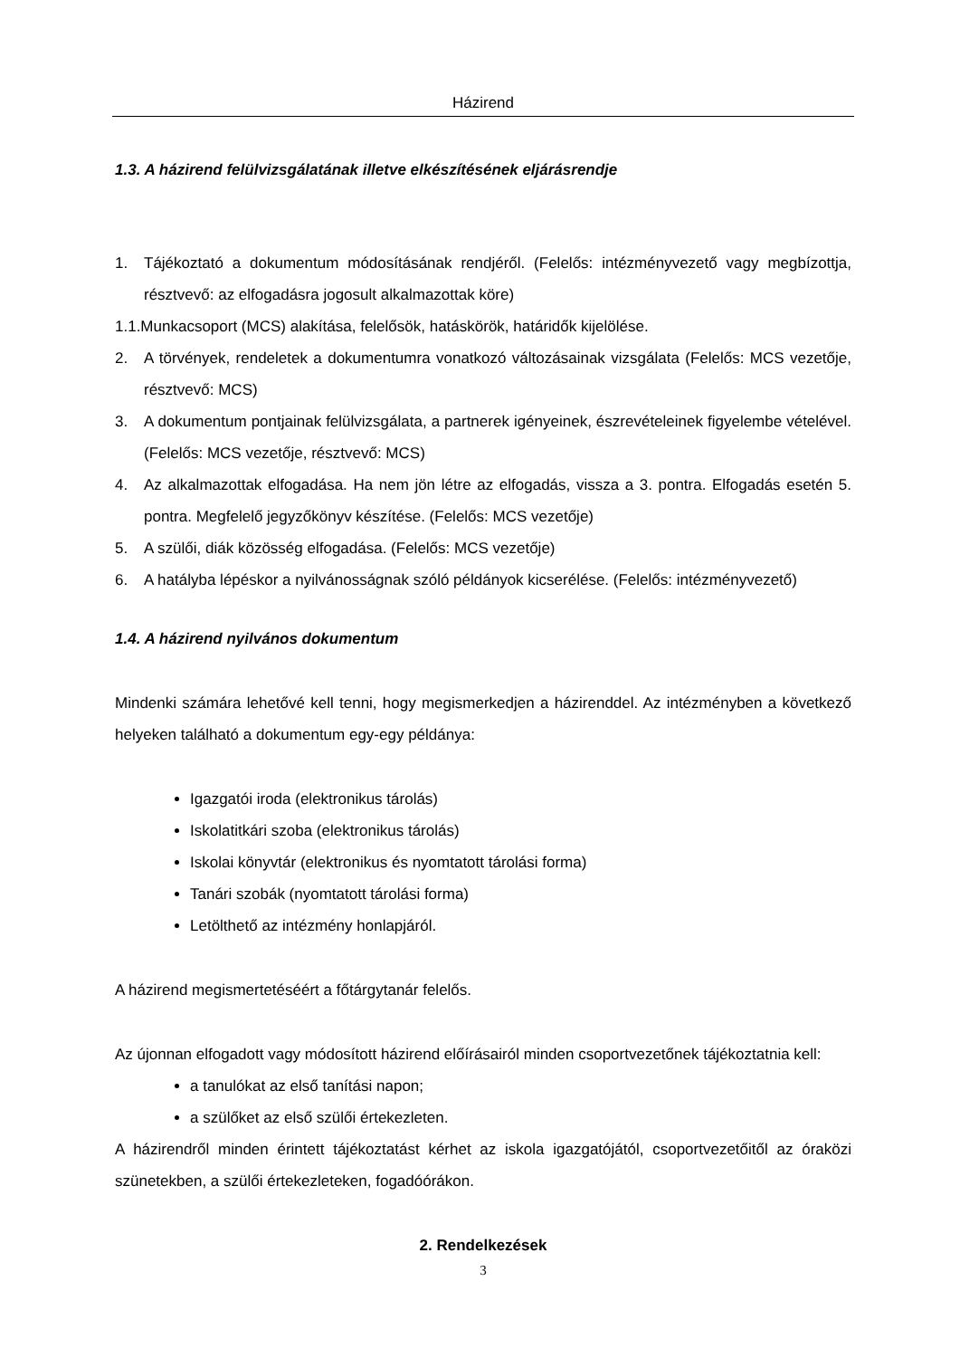Házirend
1.3. A házirend felülvizsgálatának illetve elkészítésének eljárásrendje
1. Tájékoztató a dokumentum módosításának rendjéről. (Felelős: intézményvezető vagy megbízottja, résztvevő: az elfogadásra jogosult alkalmazottak köre)
1.1.Munkacsoport (MCS) alakítása, felelősök, hatáskörök, határidők kijelölése.
2. A törvények, rendeletek a dokumentumra vonatkozó változásainak vizsgálata (Felelős: MCS vezetője, résztvevő: MCS)
3. A dokumentum pontjainak felülvizsgálata, a partnerek igényeinek, észrevételeinek figyelembe vételével. (Felelős: MCS vezetője, résztvevő: MCS)
4. Az alkalmazottak elfogadása. Ha nem jön létre az elfogadás, vissza a 3. pontra. Elfogadás esetén 5. pontra. Megfelelő jegyzőkönyv készítése. (Felelős: MCS vezetője)
5. A szülői, diák közösség elfogadása. (Felelős: MCS vezetője)
6. A hatályba lépéskor a nyilvánosságnak szóló példányok kicserélése. (Felelős: intézményvezető)
1.4. A házirend nyilvános dokumentum
Mindenki számára lehetővé kell tenni, hogy megismerkedjen a házirenddel. Az intézményben a következő helyeken található a dokumentum egy-egy példánya:
Igazgatói iroda (elektronikus tárolás)
Iskolatitkári szoba (elektronikus tárolás)
Iskolai könyvtár (elektronikus és nyomtatott tárolási forma)
Tanári szobák (nyomtatott tárolási forma)
Letölthető az intézmény honlapjáról.
A házirend megismertetéséért a főtárgytanár felelős.
Az újonnan elfogadott vagy módosított házirend előírásairól minden csoportvezetőnek tájékoztatnia kell:
a tanulókat az első tanítási napon;
a szülőket az első szülői értekezleten.
A házirendről minden érintett tájékoztatást kérhet az iskola igazgatójától, csoportvezetőitől az óraközi szünetekben, a szülői értekezleteken, fogadóórákon.
2. Rendelkezések
3